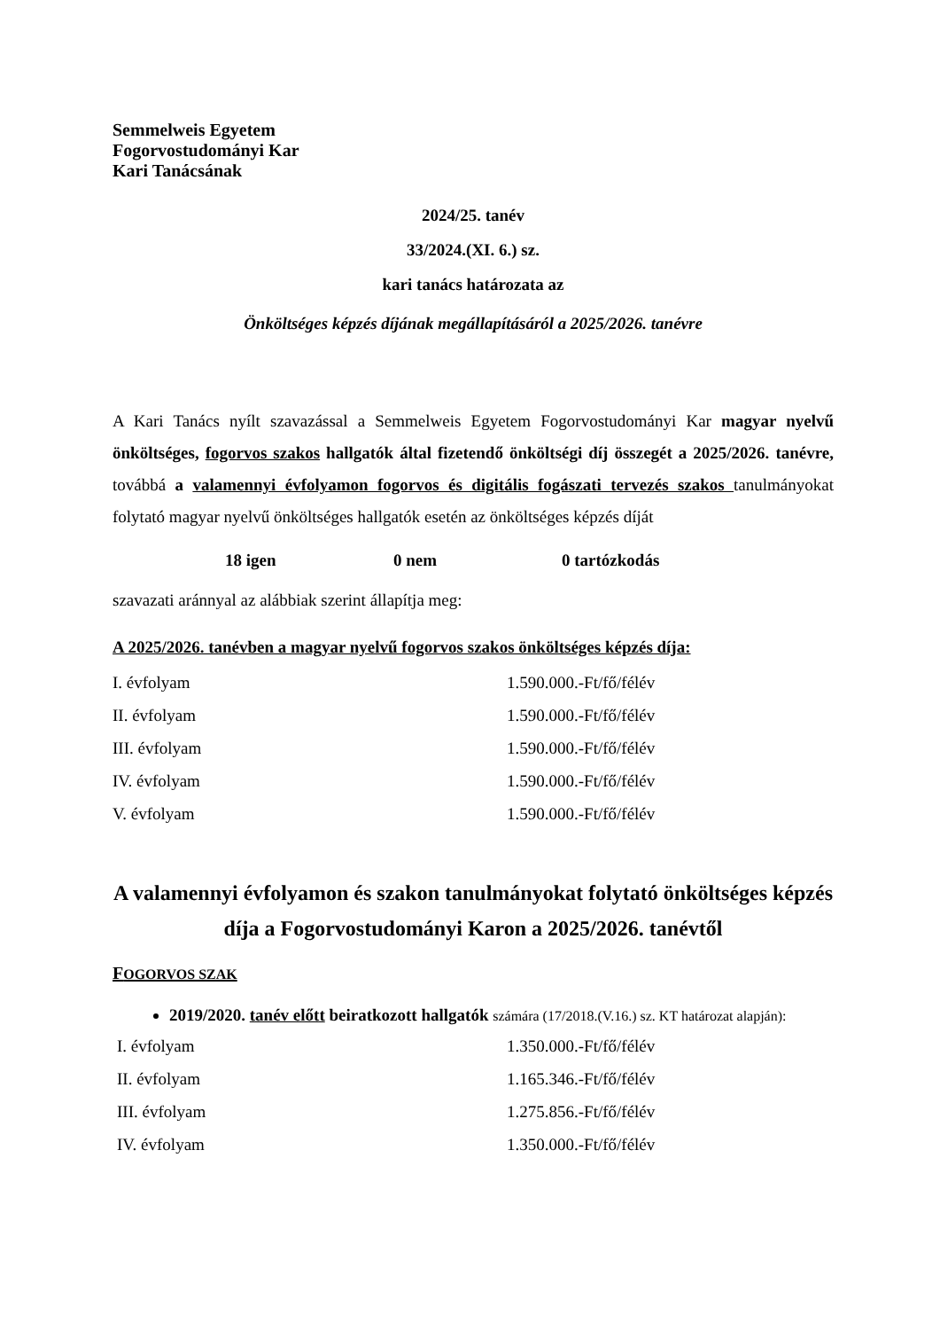Semmelweis Egyetem
Fogorvostudományi Kar
Kari Tanácsának
2024/25. tanév
33/2024.(XI. 6.) sz.
kari tanács határozata az
Önköltséges képzés díjának megállapításáról a 2025/2026. tanévre
A Kari Tanács nyílt szavazással a Semmelweis Egyetem Fogorvostudományi Kar magyar nyelvű önköltséges, fogorvos szakos hallgatók által fizetendő önköltségi díj összegét a 2025/2026. tanévre, továbbá a valamennyi évfolyamon fogorvos és digitális fogászati tervezés szakos tanulmányokat folytató magyar nyelvű önköltséges hallgatók esetén az önköltséges képzés díját
18 igen 0 nem 0 tartózkodás
szavazati aránnyal az alábbiak szerint állapítja meg:
A 2025/2026. tanévben a magyar nyelvű fogorvos szakos önköltséges képzés díja:
| I. évfolyam | 1.590.000.-Ft/fő/félév |
| II. évfolyam | 1.590.000.-Ft/fő/félév |
| III. évfolyam | 1.590.000.-Ft/fő/félév |
| IV. évfolyam | 1.590.000.-Ft/fő/félév |
| V. évfolyam | 1.590.000.-Ft/fő/félév |
A valamennyi évfolyamon és szakon tanulmányokat folytató önköltséges képzés díja a Fogorvostudományi Karon a 2025/2026. tanévtől
FOGORVOS SZAK
2019/2020. tanév előtt beiratkozott hallgatók számára (17/2018.(V.16.) sz. KT határozat alapján):
| I. évfolyam | 1.350.000.-Ft/fő/félév |
| II. évfolyam | 1.165.346.-Ft/fő/félév |
| III. évfolyam | 1.275.856.-Ft/fő/félév |
| IV. évfolyam | 1.350.000.-Ft/fő/félév |